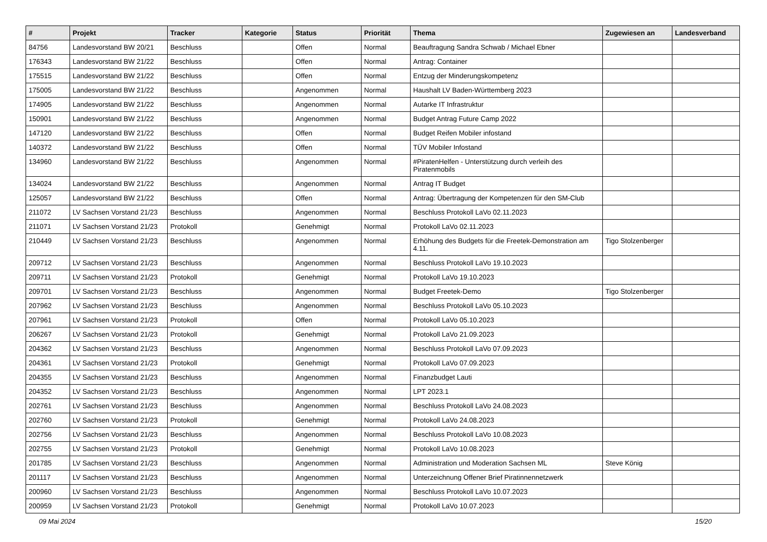| # | Projekt | Tracker | Kategorie | Status | Priorität | Thema | Zugewiesen an | Landesverband |
| --- | --- | --- | --- | --- | --- | --- | --- | --- |
| 84756 | Landesvorstand BW 20/21 | Beschluss | | Offen | Normal | Beauftragung Sandra Schwab / Michael Ebner | | |
| 176343 | Landesvorstand BW 21/22 | Beschluss | | Offen | Normal | Antrag: Container | | |
| 175515 | Landesvorstand BW 21/22 | Beschluss | | Offen | Normal | Entzug der Minderungskompetenz | | |
| 175005 | Landesvorstand BW 21/22 | Beschluss | | Angenommen | Normal | Haushalt LV Baden-Württemberg 2023 | | |
| 174905 | Landesvorstand BW 21/22 | Beschluss | | Angenommen | Normal | Autarke IT Infrastruktur | | |
| 150901 | Landesvorstand BW 21/22 | Beschluss | | Angenommen | Normal | Budget Antrag Future Camp 2022 | | |
| 147120 | Landesvorstand BW 21/22 | Beschluss | | Offen | Normal | Budget Reifen Mobiler infostand | | |
| 140372 | Landesvorstand BW 21/22 | Beschluss | | Offen | Normal | TÜV Mobiler Infostand | | |
| 134960 | Landesvorstand BW 21/22 | Beschluss | | Angenommen | Normal | #PiratenHelfen - Unterstützung durch verleih des Piratenmobils | | |
| 134024 | Landesvorstand BW 21/22 | Beschluss | | Angenommen | Normal | Antrag IT Budget | | |
| 125057 | Landesvorstand BW 21/22 | Beschluss | | Offen | Normal | Antrag: Übertragung der Kompetenzen für den SM-Club | | |
| 211072 | LV Sachsen Vorstand 21/23 | Beschluss | | Angenommen | Normal | Beschluss Protokoll LaVo 02.11.2023 | | |
| 211071 | LV Sachsen Vorstand 21/23 | Protokoll | | Genehmigt | Normal | Protokoll LaVo 02.11.2023 | | |
| 210449 | LV Sachsen Vorstand 21/23 | Beschluss | | Angenommen | Normal | Erhöhung des Budgets für die Freetek-Demonstration am 4.11. | Tigo Stolzenberger | |
| 209712 | LV Sachsen Vorstand 21/23 | Beschluss | | Angenommen | Normal | Beschluss Protokoll LaVo 19.10.2023 | | |
| 209711 | LV Sachsen Vorstand 21/23 | Protokoll | | Genehmigt | Normal | Protokoll LaVo 19.10.2023 | | |
| 209701 | LV Sachsen Vorstand 21/23 | Beschluss | | Angenommen | Normal | Budget Freetek-Demo | Tigo Stolzenberger | |
| 207962 | LV Sachsen Vorstand 21/23 | Beschluss | | Angenommen | Normal | Beschluss Protokoll LaVo 05.10.2023 | | |
| 207961 | LV Sachsen Vorstand 21/23 | Protokoll | | Offen | Normal | Protokoll LaVo 05.10.2023 | | |
| 206267 | LV Sachsen Vorstand 21/23 | Protokoll | | Genehmigt | Normal | Protokoll LaVo 21.09.2023 | | |
| 204362 | LV Sachsen Vorstand 21/23 | Beschluss | | Angenommen | Normal | Beschluss Protokoll LaVo 07.09.2023 | | |
| 204361 | LV Sachsen Vorstand 21/23 | Protokoll | | Genehmigt | Normal | Protokoll LaVo 07.09.2023 | | |
| 204355 | LV Sachsen Vorstand 21/23 | Beschluss | | Angenommen | Normal | Finanzbudget Lauti | | |
| 204352 | LV Sachsen Vorstand 21/23 | Beschluss | | Angenommen | Normal | LPT 2023.1 | | |
| 202761 | LV Sachsen Vorstand 21/23 | Beschluss | | Angenommen | Normal | Beschluss Protokoll LaVo 24.08.2023 | | |
| 202760 | LV Sachsen Vorstand 21/23 | Protokoll | | Genehmigt | Normal | Protokoll LaVo 24.08.2023 | | |
| 202756 | LV Sachsen Vorstand 21/23 | Beschluss | | Angenommen | Normal | Beschluss Protokoll LaVo 10.08.2023 | | |
| 202755 | LV Sachsen Vorstand 21/23 | Protokoll | | Genehmigt | Normal | Protokoll LaVo 10.08.2023 | | |
| 201785 | LV Sachsen Vorstand 21/23 | Beschluss | | Angenommen | Normal | Administration und Moderation Sachsen ML | Steve König | |
| 201117 | LV Sachsen Vorstand 21/23 | Beschluss | | Angenommen | Normal | Unterzeichnung Offener Brief Piratinnennetzwerk | | |
| 200960 | LV Sachsen Vorstand 21/23 | Beschluss | | Angenommen | Normal | Beschluss Protokoll LaVo 10.07.2023 | | |
| 200959 | LV Sachsen Vorstand 21/23 | Protokoll | | Genehmigt | Normal | Protokoll LaVo 10.07.2023 | | |
09 Mai 2024 15/20